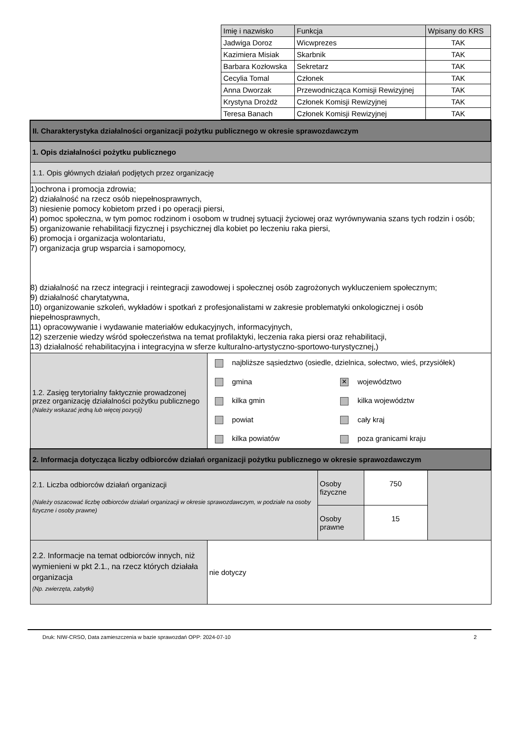| Imię i nazwisko | Funkcja | Wpisany do KRS |
| --- | --- | --- |
| Jadwiga Doroz | Wicwprezes | TAK |
| Kazimiera Misiak | Skarbnik | TAK |
| Barbara Kozłowska | Sekretarz | TAK |
| Cecylia Tomal | Członek | TAK |
| Anna Dworzak | Przewodnicząca Komisji Rewizyjnej | TAK |
| Krystyna Drożdż | Członek Komisji Rewizyjnej | TAK |
| Teresa Banach | Członek Komisji Rewizyjnej | TAK |
| II. Charakterystyka działalności organizacji pożytku publicznego w okresie sprawozdawczym | | | | |
| 1. Opis działalności pożytku publicznego | | | | |
| 1.1. Opis głównych działań podjętych przez organizację | | | | |
| 1)ochrona i promocja zdrowia; 2) działalność na rzecz osób niepełnosprawnych, 3) niesienie pomocy kobietom przed i po operacji piersi, 4) pomoc społeczna, w tym pomoc rodzinom i osobom w trudnej sytuacji życiowej oraz wyrównywania szans tych rodzin i osób; 5) organizowanie rehabilitacji fizycznej i psychicznej dla kobiet po leczeniu raka piersi, 6) promocja i organizacja wolontariatu, 7) organizacja grup wsparcia i samopomocy, 8) działalność na rzecz integracji i reintegracji zawodowej i społecznej osób zagrożonych wykluczeniem społecznym; 9) działalność charytatywna, 10) organizowanie szkoleń, wykładów i spotkań z profesjonalistami w zakresie problematyki onkologicznej i osób niepełnosprawnych, 11) opracowywanie i wydawanie materiałów edukacyjnych, informacyjnych, 12) szerzenie wiedzy wśród społeczeństwa na temat profilaktyki, leczenia raka piersi oraz rehabilitacji, 13) działalność rehabilitacyjna i integracyjna w sferze kulturalno-artystyczno-sportowo-turystycznej,) | | | | |
| 1.2. Zasięg terytorialny faktycznie prowadzonej przez organizację działalności pożytku publicznego (Należy wskazać jedną lub więcej pozycji) | / najbliższe sąsiedztwo (osiedle, dzielnica, sołectwo, wieś, przysiółek) / / / gmina / ✕ województwo / / kilka gmin / kilka województw / / powiat / cały kraj / / kilka powiatów / poza granicami kraju / | | | |
| 2. Informacja dotycząca liczby odbiorców działań organizacji pożytku publicznego w okresie sprawozdawczym | | | | |
| 2.1. Liczba odbiorców działań organizacji (Należy oszacować liczbę odbiorców działań organizacji w okresie sprawozdawczym, w podziale na osoby fizyczne i osoby prawne) | | Osoby fizyczne | 750 | |
| | | Osoby prawne | 15 | |
| 2.2. Informacje na temat odbiorców innych, niż wymienieni w pkt 2.1., na rzecz których działała organizacja (Np. zwierzęta, zabytki) | nie dotyczy | | | |
Druk: NIW-CRSO, Data zamieszczenia w bazie sprawozdań OPP: 2024-07-10 2